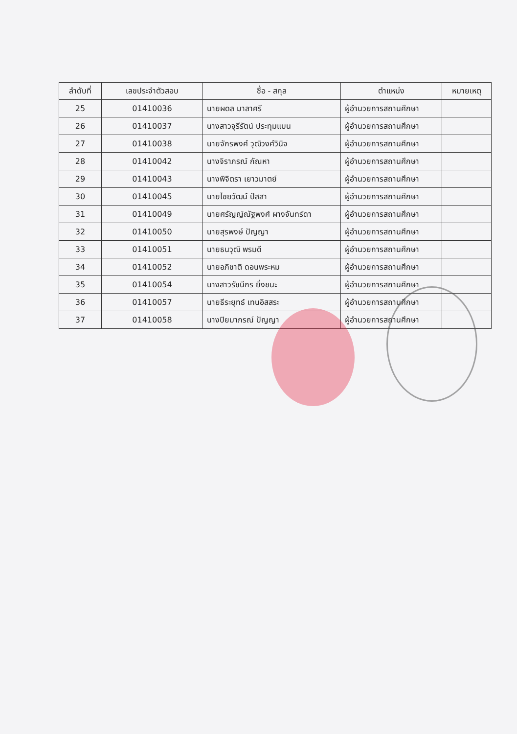| ลำดับที่ | เลขประจำตัวสอบ | ชื่อ - สกุล | ตำแหน่ง | หมายเหตุ |
| --- | --- | --- | --- | --- |
| 25 | 01410036 | นายผดล มาลาศรี | ผู้อำนวยการสถานศึกษา | |
| 26 | 01410037 | นางสาวจุรีรัตน์ ประทุมแบน | ผู้อำนวยการสถานศึกษา | |
| 27 | 01410038 | นายจักรพงศ์ วุฒิวงศ์วินิจ | ผู้อำนวยการสถานศึกษา | |
| 28 | 01410042 | นางจิราภรณ์ กัณหา | ผู้อำนวยการสถานศึกษา | |
| 29 | 01410043 | นางพิจิตรา เยาวมาตย์ | ผู้อำนวยการสถานศึกษา | |
| 30 | 01410045 | นายไชยวัฒน์ ปัสสา | ผู้อำนวยการสถานศึกษา | |
| 31 | 01410049 | นายศรัญญ์ณัฐพงศ์ ผางจันทร์ดา | ผู้อำนวยการสถานศึกษา | |
| 32 | 01410050 | นายสุรพงษ์ ปัญญา | ผู้อำนวยการสถานศึกษา | |
| 33 | 01410051 | นายธนวุฒิ พรมดี | ผู้อำนวยการสถานศึกษา | |
| 34 | 01410052 | นายอภิชาติ ดอนพระหม | ผู้อำนวยการสถานศึกษา | |
| 35 | 01410054 | นางสาวรัชนีกร ยิ่งชนะ | ผู้อำนวยการสถานศึกษา | |
| 36 | 01410057 | นายธีระยุทธ์ เทนอิสสระ | ผู้อำนวยการสถานศึกษา | |
| 37 | 01410058 | นางปิยมาภรณ์ ปัญญา | ผู้อำนวยการสถานศึกษา | |